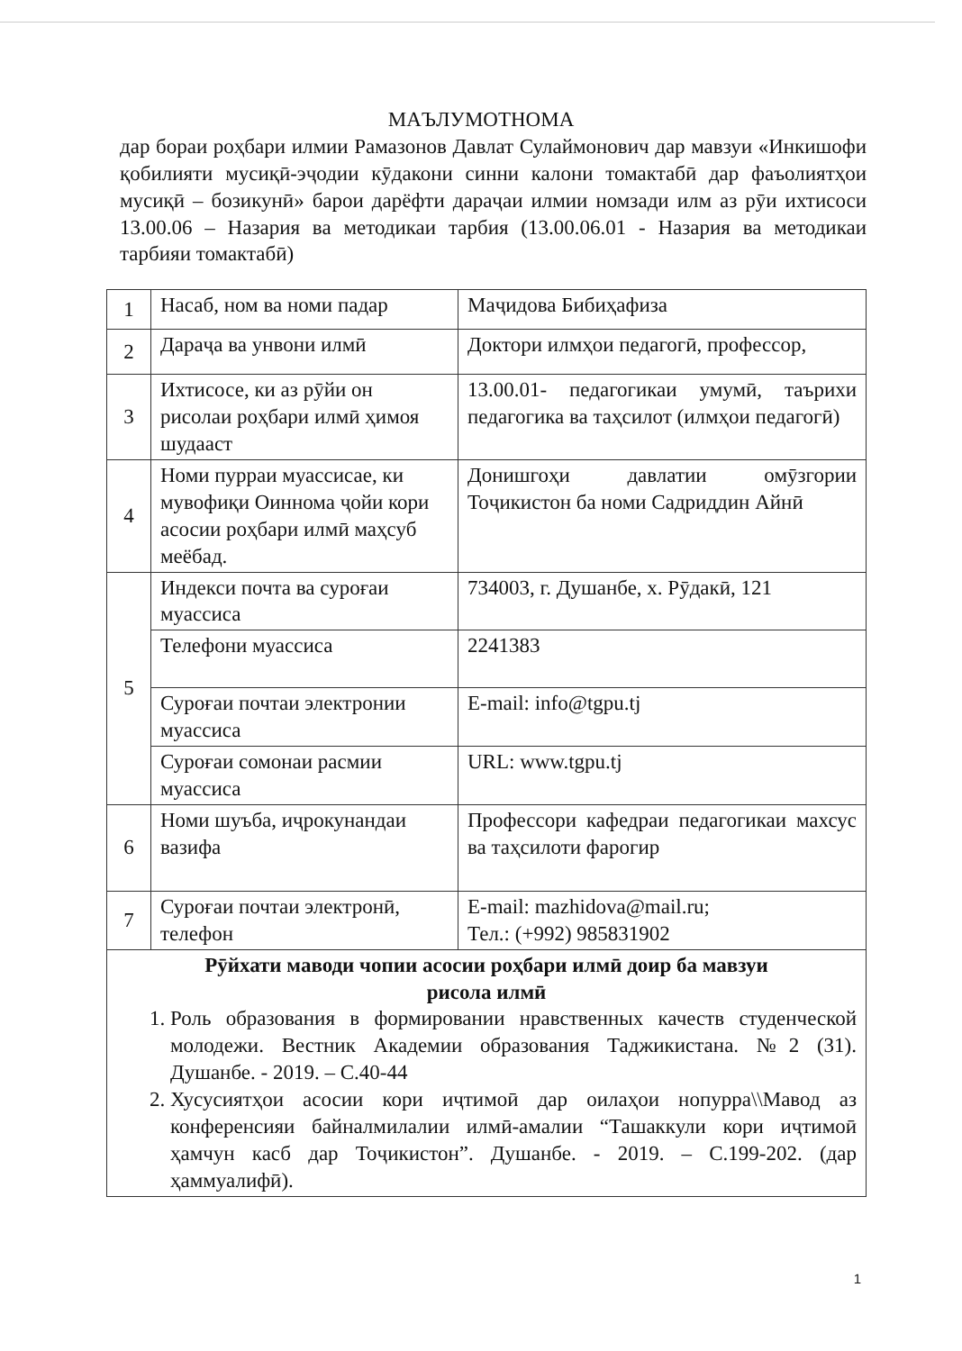МАЪЛУМОТНОМА
дар бораи роҳбари илмии Рамазонов Давлат Сулаймонович дар мавзуи «Инкишофи қобилияти мусиқӣ-эҷодии кӯдакони синни калони томактабӣ дар фаъолиятҳои мусиқӣ – бозикунӣ» барои дарёфти дараҷаи илмии номзади илм аз рӯи ихтисоси 13.00.06 – Назария ва методикаи тарбия (13.00.06.01 - Назария ва методикаи тарбияи томактабӣ)
| 1 | Насаб, ном ва номи падар | Маҷидова Бибиҳафиза |
| 2 | Дараҷа ва унвони илмӣ | Доктори илмҳои педагогӣ, профессор, |
| 3 | Ихтисосе, ки аз рӯйи он рисолаи роҳбари илмӣ ҳимоя шудааст | 13.00.01- педагогикаи умумӣ, таърихи педагогика ва таҳсилот (илмҳои педагогӣ) |
| 4 | Номи пурраи муассисае, ки мувофиқи Оиннома ҷойи кори асосии роҳбари илмӣ маҳсуб меёбад. | Донишгоҳи давлатии омӯзгории Тоҷикистон ба номи Садриддин Айнӣ |
| 5 | Индекси почта ва суроғаи муассиса | 734003, г. Душанбе, х. Рӯдакӣ, 121 |
| | Телефони муассиса | 2241383 |
| | Суроғаи почтаи электронии муассиса | E-mail: info@tgpu.tj |
| | Суроғаи сомонаи расмии муассиса | URL: www.tgpu.tj |
| 6 | Номи шуъба, иҷрокунандаи вазифа | Профессори кафедраи педагогикаи махсус ва таҳсилоти фарогир |
| 7 | Суроғаи почтаи электронӣ, телефон | E-mail: mazhidova@mail.ru; Тел.: (+992) 985831902 |
| Рӯйхати маводи чопии асосии роҳбари илмӣ доир ба мавзуи рисола илмӣ 1. Роль образования в формировании нравственных качеств студенческой молодежи. Вестник Академии образования Таджикистана. №2 (31). Душанбе. - 2019. – С.40-44 2. Хусусиятҳои асосии кори иҷтимоӣ дар оилаҳои нопурра\\Мавод аз конференсияи байналмилалии илмӣ-амалии “Ташаккули кори иҷтимоӣ ҳамчун касб дар Тоҷикистон”. Душанбе. - 2019. – С.199-202. (дар ҳаммуалифӣ). | | |
1